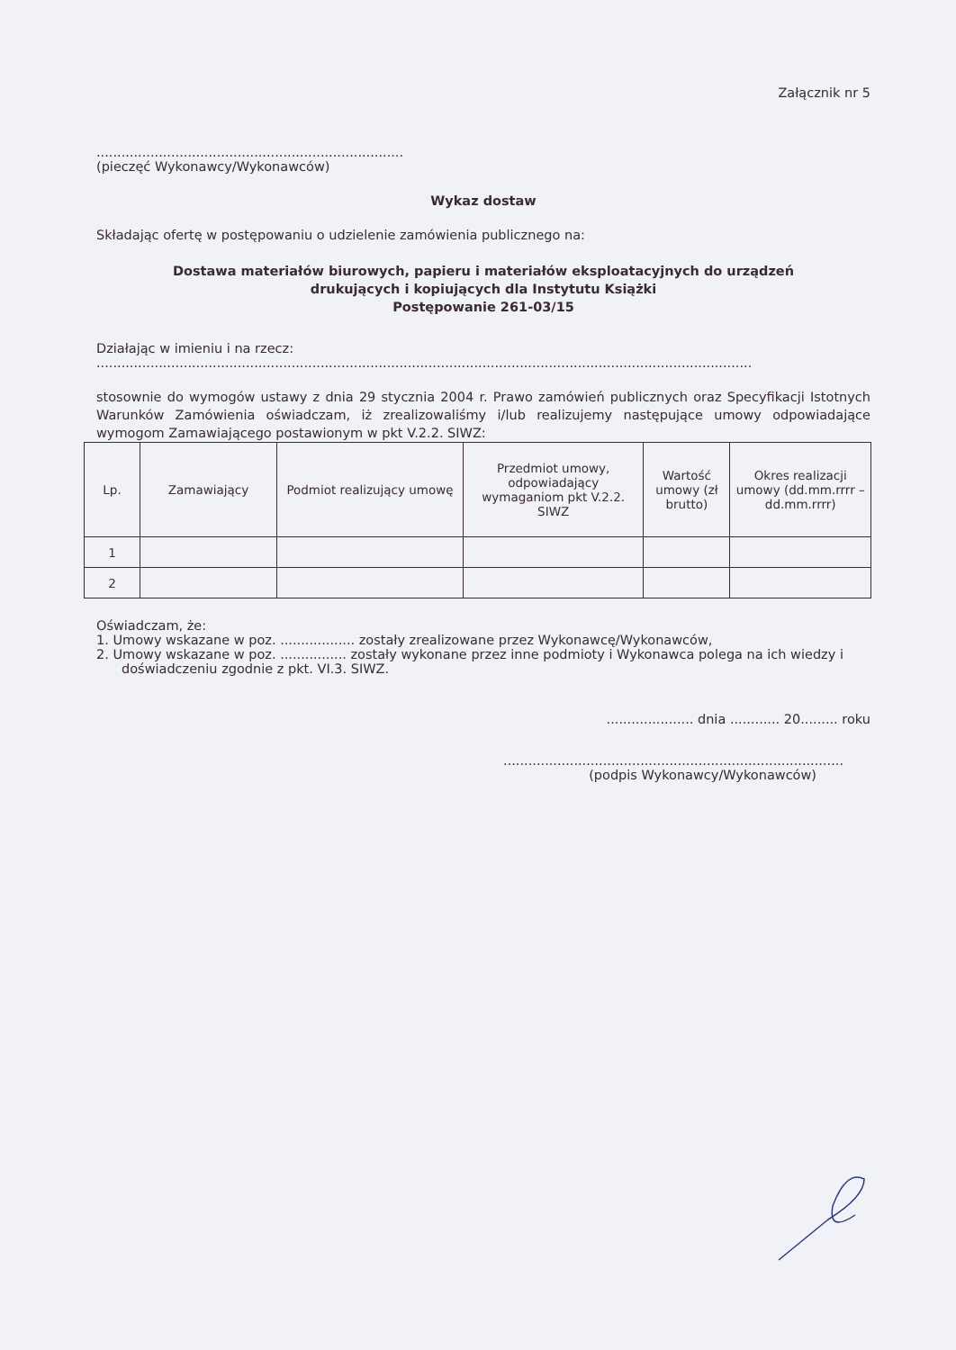Załącznik nr 5
..........................................................................
(pieczęć Wykonawcy/Wykonawców)
Wykaz dostaw
Składając ofertę w postępowaniu o udzielenie zamówienia publicznego na:
Dostawa materiałów biurowych, papieru i materiałów eksploatacyjnych do urządzeń
drukujących i kopiujących dla Instytutu Książki
Postępowanie 261-03/15
Działając w imieniu i na rzecz:
..............................................................................................................................................................
stosownie do wymogów ustawy z dnia 29 stycznia 2004 r. Prawo zamówień publicznych oraz Specyfikacji Istotnych Warunków Zamówienia oświadczam, iż zrealizowaliśmy i/lub realizujemy następujące umowy odpowiadające wymogom Zamawiającego postawionym w pkt V.2.2. SIWZ:
| Lp. | Zamawiający | Podmiot realizujący umowę | Przedmiot umowy, odpowiadający wymaganiom pkt V.2.2. SIWZ | Wartość umowy (zł brutto) | Okres realizacji umowy (dd.mm.rrrr – dd.mm.rrrr) |
| --- | --- | --- | --- | --- | --- |
| 1 | | | | | |
| 2 | | | | | |
Oświadczam, że:
1. Umowy wskazane w poz. .................. zostały zrealizowane przez Wykonawcę/Wykonawców,
2. Umowy wskazane w poz. ................ zostały wykonane przez inne podmioty i Wykonawca polega na ich wiedzy i doświadczeniu zgodnie z pkt. VI.3. SIWZ.
..................... dnia ............ 20......... roku
..................................................................................
(podpis Wykonawcy/Wykonawców)